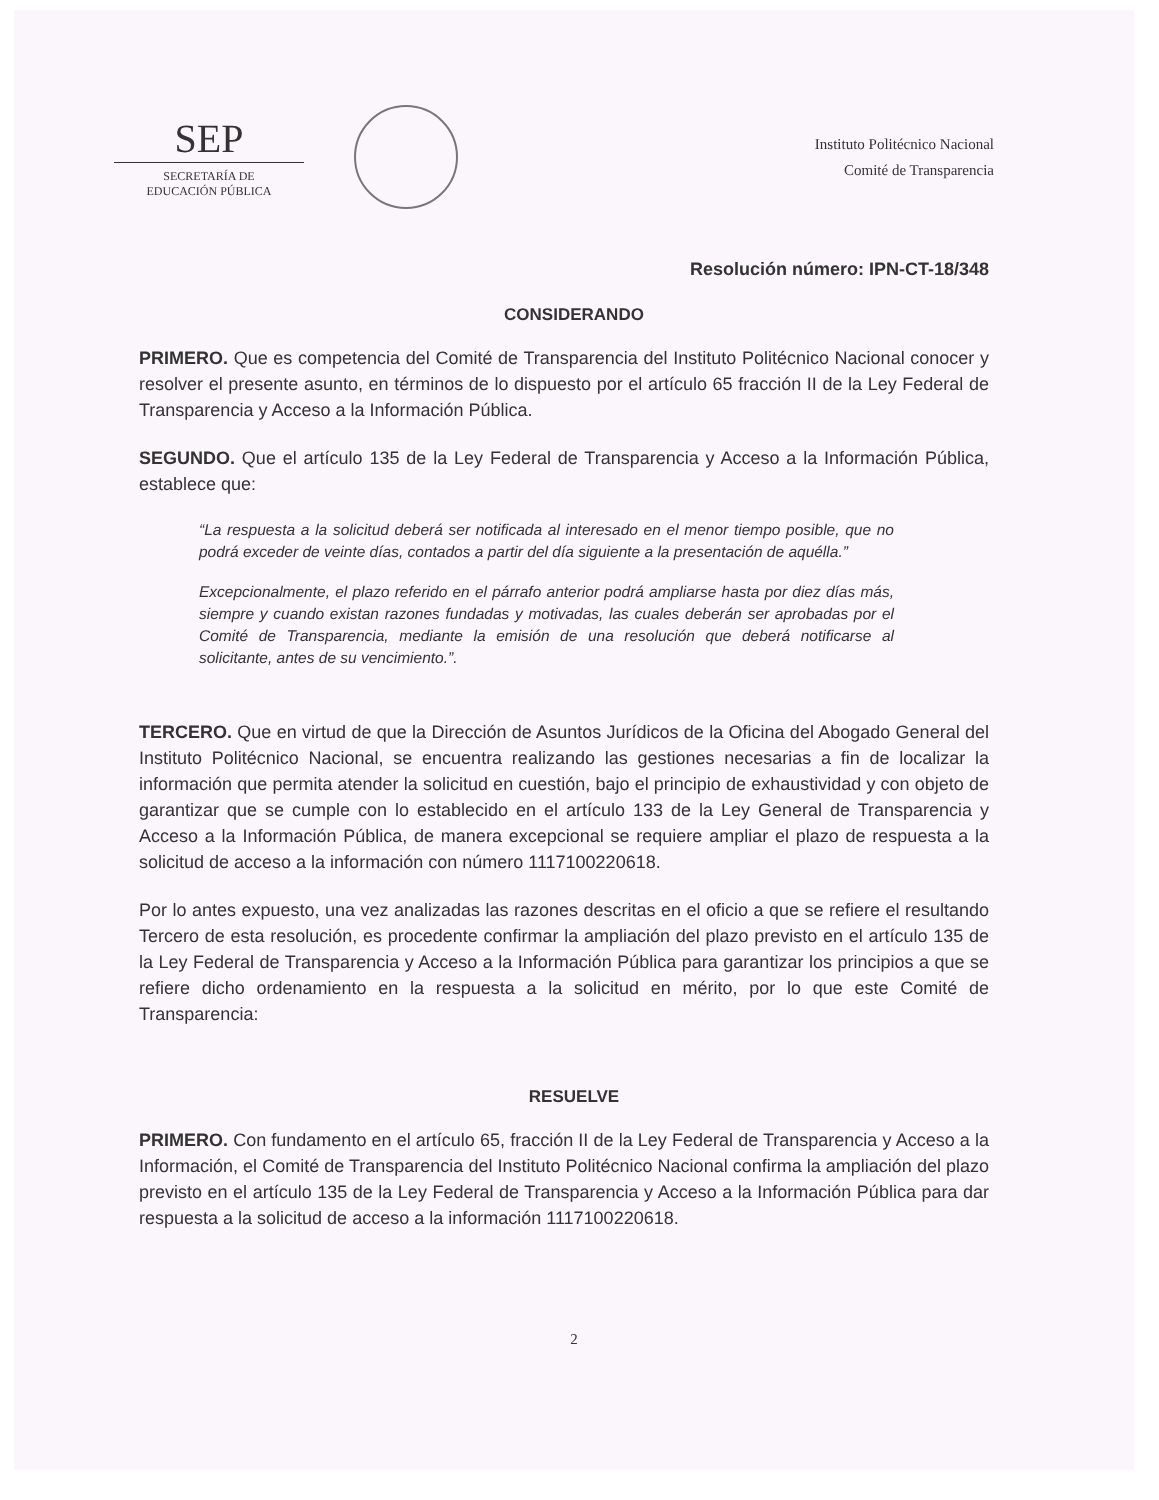SEP
SECRETARÍA DE
EDUCACIÓN PÚBLICA
Instituto Politécnico Nacional
Comité de Transparencia
Resolución número: IPN-CT-18/348
CONSIDERANDO
PRIMERO. Que es competencia del Comité de Transparencia del Instituto Politécnico Nacional conocer y resolver el presente asunto, en términos de lo dispuesto por el artículo 65 fracción II de la Ley Federal de Transparencia y Acceso a la Información Pública.
SEGUNDO. Que el artículo 135 de la Ley Federal de Transparencia y Acceso a la Información Pública, establece que:
“La respuesta a la solicitud deberá ser notificada al interesado en el menor tiempo posible, que no podrá exceder de veinte días, contados a partir del día siguiente a la presentación de aquélla.”
Excepcionalmente, el plazo referido en el párrafo anterior podrá ampliarse hasta por diez días más, siempre y cuando existan razones fundadas y motivadas, las cuales deberán ser aprobadas por el Comité de Transparencia, mediante la emisión de una resolución que deberá notificarse al solicitante, antes de su vencimiento.”.
TERCERO. Que en virtud de que la Dirección de Asuntos Jurídicos de la Oficina del Abogado General del Instituto Politécnico Nacional, se encuentra realizando las gestiones necesarias a fin de localizar la información que permita atender la solicitud en cuestión, bajo el principio de exhaustividad y con objeto de garantizar que se cumple con lo establecido en el artículo 133 de la Ley General de Transparencia y Acceso a la Información Pública, de manera excepcional se requiere ampliar el plazo de respuesta a la solicitud de acceso a la información con número 1117100220618.
Por lo antes expuesto, una vez analizadas las razones descritas en el oficio a que se refiere el resultando Tercero de esta resolución, es procedente confirmar la ampliación del plazo previsto en el artículo 135 de la Ley Federal de Transparencia y Acceso a la Información Pública para garantizar los principios a que se refiere dicho ordenamiento en la respuesta a la solicitud en mérito, por lo que este Comité de Transparencia:
RESUELVE
PRIMERO. Con fundamento en el artículo 65, fracción II de la Ley Federal de Transparencia y Acceso a la Información, el Comité de Transparencia del Instituto Politécnico Nacional confirma la ampliación del plazo previsto en el artículo 135 de la Ley Federal de Transparencia y Acceso a la Información Pública para dar respuesta a la solicitud de acceso a la información 1117100220618.
2